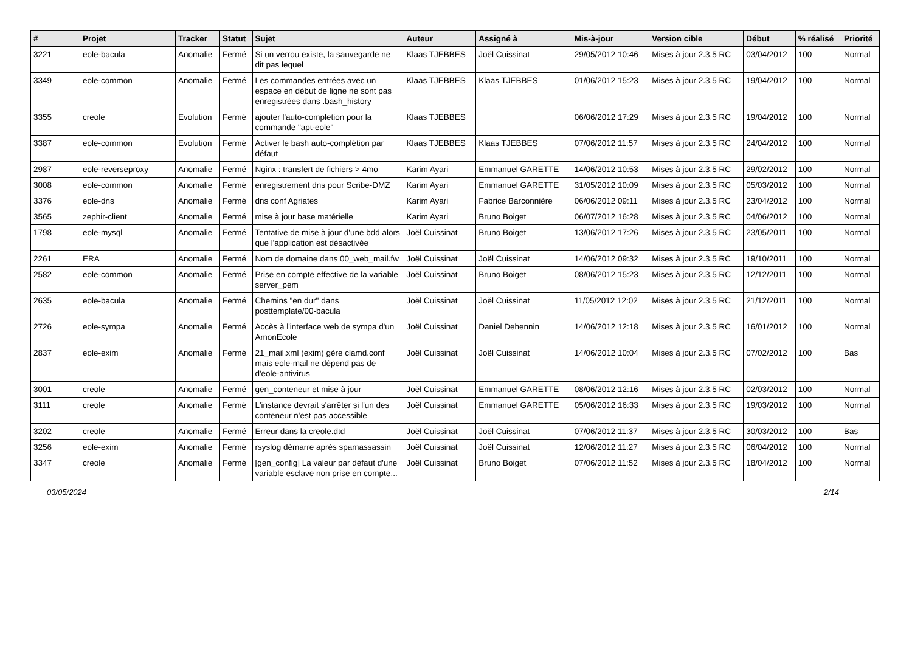| # | Projet | Tracker | Statut | Sujet | Auteur | Assigné à | Mis-à-jour | Version cible | Début | % réalisé | Priorité |
| --- | --- | --- | --- | --- | --- | --- | --- | --- | --- | --- | --- |
| 3221 | eole-bacula | Anomalie | Fermé | Si un verrou existe, la sauvegarde ne dit pas lequel | Klaas TJEBBES | Joël Cuissinat | 29/05/2012 10:46 | Mises à jour 2.3.5 RC | 03/04/2012 | 100 | Normal |
| 3349 | eole-common | Anomalie | Fermé | Les commandes entrées avec un espace en début de ligne ne sont pas enregistrées dans .bash_history | Klaas TJEBBES | Klaas TJEBBES | 01/06/2012 15:23 | Mises à jour 2.3.5 RC | 19/04/2012 | 100 | Normal |
| 3355 | creole | Evolution | Fermé | ajouter l'auto-completion pour la commande "apt-eole" | Klaas TJEBBES | | 06/06/2012 17:29 | Mises à jour 2.3.5 RC | 19/04/2012 | 100 | Normal |
| 3387 | eole-common | Evolution | Fermé | Activer le bash auto-complétion par défaut | Klaas TJEBBES | Klaas TJEBBES | 07/06/2012 11:57 | Mises à jour 2.3.5 RC | 24/04/2012 | 100 | Normal |
| 2987 | eole-reverseproxy | Anomalie | Fermé | Nginx : transfert de fichiers > 4mo | Karim Ayari | Emmanuel GARETTE | 14/06/2012 10:53 | Mises à jour 2.3.5 RC | 29/02/2012 | 100 | Normal |
| 3008 | eole-common | Anomalie | Fermé | enregistrement dns pour Scribe-DMZ | Karim Ayari | Emmanuel GARETTE | 31/05/2012 10:09 | Mises à jour 2.3.5 RC | 05/03/2012 | 100 | Normal |
| 3376 | eole-dns | Anomalie | Fermé | dns conf Agriates | Karim Ayari | Fabrice Barconnière | 06/06/2012 09:11 | Mises à jour 2.3.5 RC | 23/04/2012 | 100 | Normal |
| 3565 | zephir-client | Anomalie | Fermé | mise à jour base matérielle | Karim Ayari | Bruno Boiget | 06/07/2012 16:28 | Mises à jour 2.3.5 RC | 04/06/2012 | 100 | Normal |
| 1798 | eole-mysql | Anomalie | Fermé | Tentative de mise à jour d'une bdd alors que l'application est désactivée | Joël Cuissinat | Bruno Boiget | 13/06/2012 17:26 | Mises à jour 2.3.5 RC | 23/05/2011 | 100 | Normal |
| 2261 | ERA | Anomalie | Fermé | Nom de domaine dans 00_web_mail.fw | Joël Cuissinat | Joël Cuissinat | 14/06/2012 09:32 | Mises à jour 2.3.5 RC | 19/10/2011 | 100 | Normal |
| 2582 | eole-common | Anomalie | Fermé | Prise en compte effective de la variable server_pem | Joël Cuissinat | Bruno Boiget | 08/06/2012 15:23 | Mises à jour 2.3.5 RC | 12/12/2011 | 100 | Normal |
| 2635 | eole-bacula | Anomalie | Fermé | Chemins "en dur" dans posttemplate/00-bacula | Joël Cuissinat | Joël Cuissinat | 11/05/2012 12:02 | Mises à jour 2.3.5 RC | 21/12/2011 | 100 | Normal |
| 2726 | eole-sympa | Anomalie | Fermé | Accès à l'interface web de sympa d'un AmonEcole | Joël Cuissinat | Daniel Dehennin | 14/06/2012 12:18 | Mises à jour 2.3.5 RC | 16/01/2012 | 100 | Normal |
| 2837 | eole-exim | Anomalie | Fermé | 21_mail.xml (exim) gère clamd.conf mais eole-mail ne dépend pas de d'eole-antivirus | Joël Cuissinat | Joël Cuissinat | 14/06/2012 10:04 | Mises à jour 2.3.5 RC | 07/02/2012 | 100 | Bas |
| 3001 | creole | Anomalie | Fermé | gen_conteneur et mise à jour | Joël Cuissinat | Emmanuel GARETTE | 08/06/2012 12:16 | Mises à jour 2.3.5 RC | 02/03/2012 | 100 | Normal |
| 3111 | creole | Anomalie | Fermé | L'instance devrait s'arrêter si l'un des conteneur n'est pas accessible | Joël Cuissinat | Emmanuel GARETTE | 05/06/2012 16:33 | Mises à jour 2.3.5 RC | 19/03/2012 | 100 | Normal |
| 3202 | creole | Anomalie | Fermé | Erreur dans la creole.dtd | Joël Cuissinat | Joël Cuissinat | 07/06/2012 11:37 | Mises à jour 2.3.5 RC | 30/03/2012 | 100 | Bas |
| 3256 | eole-exim | Anomalie | Fermé | rsyslog démarre après spamassassin | Joël Cuissinat | Joël Cuissinat | 12/06/2012 11:27 | Mises à jour 2.3.5 RC | 06/04/2012 | 100 | Normal |
| 3347 | creole | Anomalie | Fermé | [gen_config] La valeur par défaut d'une variable esclave non prise en compte... | Joël Cuissinat | Bruno Boiget | 07/06/2012 11:52 | Mises à jour 2.3.5 RC | 18/04/2012 | 100 | Normal |
03/05/2024 2/14